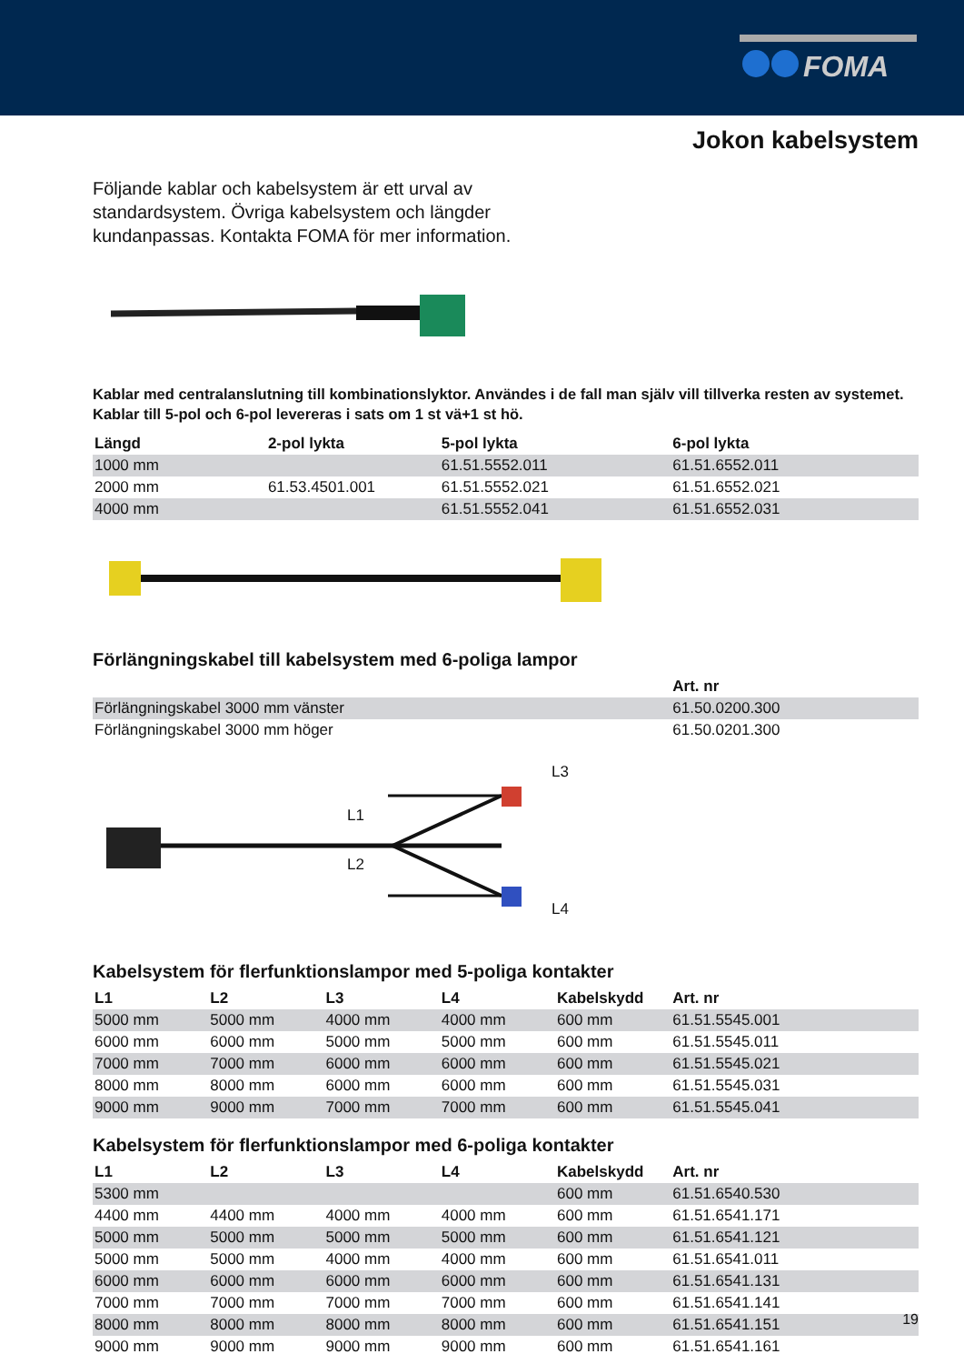FOMA
Jokon kabelsystem
Följande kablar och kabelsystem är ett urval av standardsystem. Övriga kabelsystem och längder kundanpassas. Kontakta FOMA för mer information.
Kablar med centralanslutning till kombinationslyktor. Användes i de fall man själv vill tillverka resten av systemet. Kablar till 5-pol och 6-pol levereras i sats om 1 st vä+1 st hö.
| Längd | 2-pol lykta | 5-pol lykta | 6-pol lykta |
| --- | --- | --- | --- |
| 1000 mm | | 61.51.5552.011 | 61.51.6552.011 |
| 2000 mm | 61.53.4501.001 | 61.51.5552.021 | 61.51.6552.021 |
| 4000 mm | | 61.51.5552.041 | 61.51.6552.031 |
Förlängningskabel till kabelsystem med 6-poliga lampor
| | Art. nr |
| --- | --- |
| Förlängningskabel 3000 mm vänster | 61.50.0200.300 |
| Förlängningskabel 3000 mm höger | 61.50.0201.300 |
L3
L1
L2
L4
Kabelsystem för flerfunktionslampor med 5-poliga kontakter
| L1 | L2 | L3 | L4 | Kabelskydd | Art. nr |
| --- | --- | --- | --- | --- | --- |
| 5000 mm | 5000 mm | 4000 mm | 4000 mm | 600 mm | 61.51.5545.001 |
| 6000 mm | 6000 mm | 5000 mm | 5000 mm | 600 mm | 61.51.5545.011 |
| 7000 mm | 7000 mm | 6000 mm | 6000 mm | 600 mm | 61.51.5545.021 |
| 8000 mm | 8000 mm | 6000 mm | 6000 mm | 600 mm | 61.51.5545.031 |
| 9000 mm | 9000 mm | 7000 mm | 7000 mm | 600 mm | 61.51.5545.041 |
Kabelsystem för flerfunktionslampor med 6-poliga kontakter
| L1 | L2 | L3 | L4 | Kabelskydd | Art. nr |
| --- | --- | --- | --- | --- | --- |
| 5300 mm | | | | 600 mm | 61.51.6540.530 |
| 4400 mm | 4400 mm | 4000 mm | 4000 mm | 600 mm | 61.51.6541.171 |
| 5000 mm | 5000 mm | 5000 mm | 5000 mm | 600 mm | 61.51.6541.121 |
| 5000 mm | 5000 mm | 4000 mm | 4000 mm | 600 mm | 61.51.6541.011 |
| 6000 mm | 6000 mm | 6000 mm | 6000 mm | 600 mm | 61.51.6541.131 |
| 7000 mm | 7000 mm | 7000 mm | 7000 mm | 600 mm | 61.51.6541.141 |
| 8000 mm | 8000 mm | 8000 mm | 8000 mm | 600 mm | 61.51.6541.151 |
| 9000 mm | 9000 mm | 9000 mm | 9000 mm | 600 mm | 61.51.6541.161 |
19